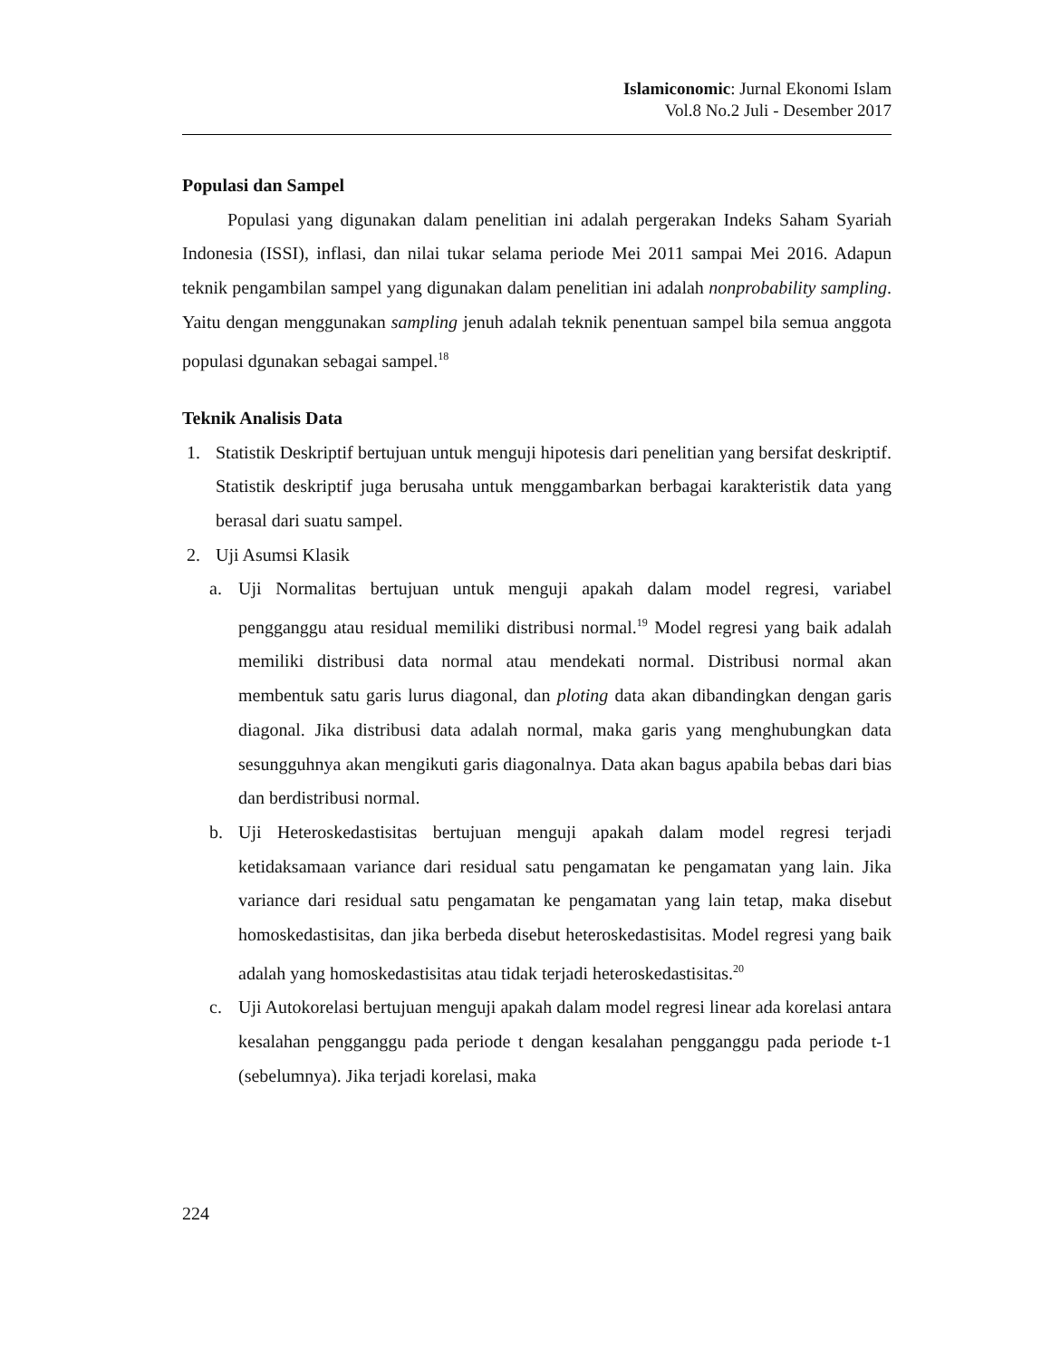Islamiconomic: Jurnal Ekonomi Islam
Vol.8 No.2 Juli - Desember 2017
Populasi dan Sampel
Populasi yang digunakan dalam penelitian ini adalah pergerakan Indeks Saham Syariah Indonesia (ISSI), inflasi, dan nilai tukar selama periode Mei 2011 sampai Mei 2016. Adapun teknik pengambilan sampel yang digunakan dalam penelitian ini adalah nonprobability sampling. Yaitu dengan menggunakan sampling jenuh adalah teknik penentuan sampel bila semua anggota populasi dgunakan sebagai sampel.<sup>18</sup>
Teknik Analisis Data
1. Statistik Deskriptif bertujuan untuk menguji hipotesis dari penelitian yang bersifat deskriptif. Statistik deskriptif juga berusaha untuk menggambarkan berbagai karakteristik data yang berasal dari suatu sampel.
2. Uji Asumsi Klasik
a. Uji Normalitas bertujuan untuk menguji apakah dalam model regresi, variabel pengganggu atau residual memiliki distribusi normal.<sup>19</sup> Model regresi yang baik adalah memiliki distribusi data normal atau mendekati normal. Distribusi normal akan membentuk satu garis lurus diagonal, dan ploting data akan dibandingkan dengan garis diagonal. Jika distribusi data adalah normal, maka garis yang menghubungkan data sesungguhnya akan mengikuti garis diagonalnya. Data akan bagus apabila bebas dari bias dan berdistribusi normal.
b. Uji Heteroskedastisitas bertujuan menguji apakah dalam model regresi terjadi ketidaksamaan variance dari residual satu pengamatan ke pengamatan yang lain. Jika variance dari residual satu pengamatan ke pengamatan yang lain tetap, maka disebut homoskedastisitas, dan jika berbeda disebut heteroskedastisitas. Model regresi yang baik adalah yang homoskedastisitas atau tidak terjadi heteroskedastisitas.<sup>20</sup>
c. Uji Autokorelasi bertujuan menguji apakah dalam model regresi linear ada korelasi antara kesalahan pengganggu pada periode t dengan kesalahan pengganggu pada periode t-1 (sebelumnya). Jika terjadi korelasi, maka
224